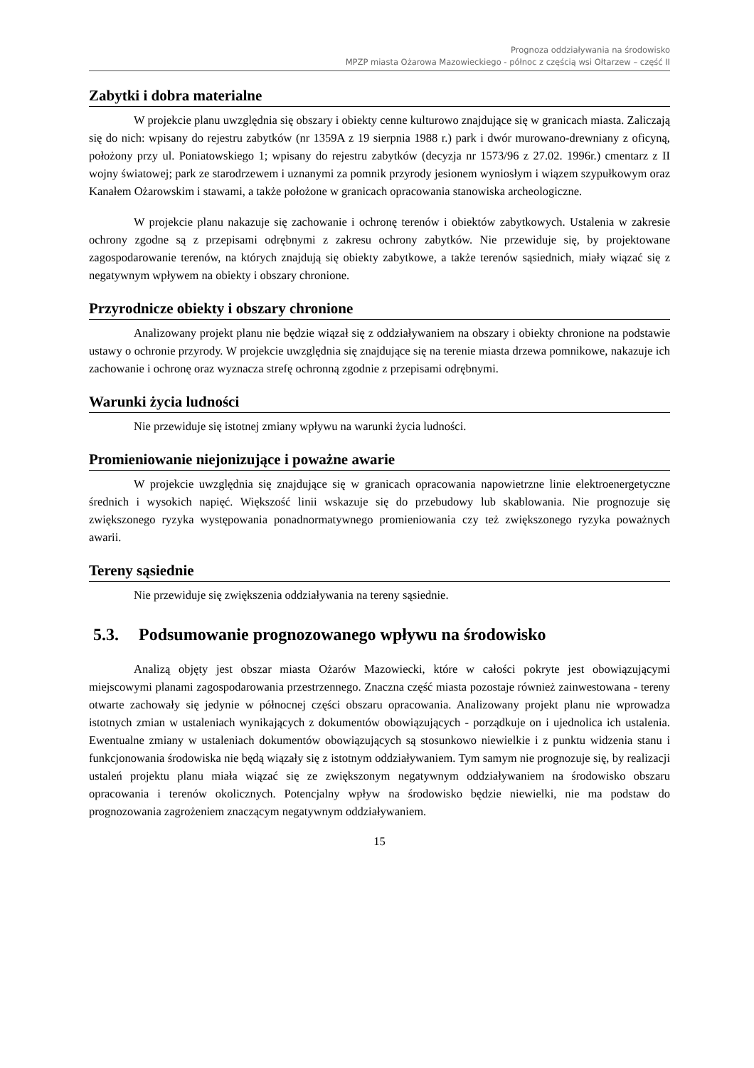Prognoza oddziaływania na środowisko
MPZP miasta Ożarowa Mazowieckiego - północ z częścią wsi Ołtarzew – część II
Zabytki i dobra materialne
W projekcie planu uwzględnia się obszary i obiekty cenne kulturowo znajdujące się w granicach miasta. Zaliczają się do nich: wpisany do rejestru zabytków (nr 1359A z 19 sierpnia 1988 r.) park i dwór murowano-drewniany z oficyną, położony przy ul. Poniatowskiego 1; wpisany do rejestru zabytków (decyzja nr 1573/96 z 27.02. 1996r.) cmentarz z II wojny światowej; park ze starodrzewem i uznanymi za pomnik przyrody jesionem wyniosłym i wiązem szypułkowym oraz Kanałem Ożarowskim i stawami, a także położone w granicach opracowania stanowiska archeologiczne.
W projekcie planu nakazuje się zachowanie i ochronę terenów i obiektów zabytkowych. Ustalenia w zakresie ochrony zgodne są z przepisami odrębnymi z zakresu ochrony zabytków. Nie przewiduje się, by projektowane zagospodarowanie terenów, na których znajdują się obiekty zabytkowe, a także terenów sąsiednich, miały wiązać się z negatywnym wpływem na obiekty i obszary chronione.
Przyrodnicze obiekty i obszary chronione
Analizowany projekt planu nie będzie wiązał się z oddziaływaniem na obszary i obiekty chronione na podstawie ustawy o ochronie przyrody. W projekcie uwzględnia się znajdujące się na terenie miasta drzewa pomnikowe, nakazuje ich zachowanie i ochronę oraz wyznacza strefę ochronną zgodnie z przepisami odrębnymi.
Warunki życia ludności
Nie przewiduje się istotnej zmiany wpływu na warunki życia ludności.
Promieniowanie niejonizujące i poważne awarie
W projekcie uwzględnia się znajdujące się w granicach opracowania napowietrzne linie elektroenergetyczne średnich i wysokich napięć. Większość linii wskazuje się do przebudowy lub skablowania. Nie prognozuje się zwiększonego ryzyka występowania ponadnormatywnego promieniowania czy też zwiększonego ryzyka poważnych awarii.
Tereny sąsiednie
Nie przewiduje się zwiększenia oddziaływania na tereny sąsiednie.
5.3. Podsumowanie prognozowanego wpływu na środowisko
Analizą objęty jest obszar miasta Ożarów Mazowiecki, które w całości pokryte jest obowiązującymi miejscowymi planami zagospodarowania przestrzennego. Znaczna część miasta pozostaje również zainwestowana - tereny otwarte zachowały się jedynie w północnej części obszaru opracowania. Analizowany projekt planu nie wprowadza istotnych zmian w ustaleniach wynikających z dokumentów obowiązujących - porządkuje on i ujednolica ich ustalenia. Ewentualne zmiany w ustaleniach dokumentów obowiązujących są stosunkowo niewielkie i z punktu widzenia stanu i funkcjonowania środowiska nie będą wiązały się z istotnym oddziaływaniem. Tym samym nie prognozuje się, by realizacji ustaleń projektu planu miała wiązać się ze zwiększonym negatywnym oddziaływaniem na środowisko obszaru opracowania i terenów okolicznych. Potencjalny wpływ na środowisko będzie niewielki, nie ma podstaw do prognozowania zagrożeniem znaczącym negatywnym oddziaływaniem.
15